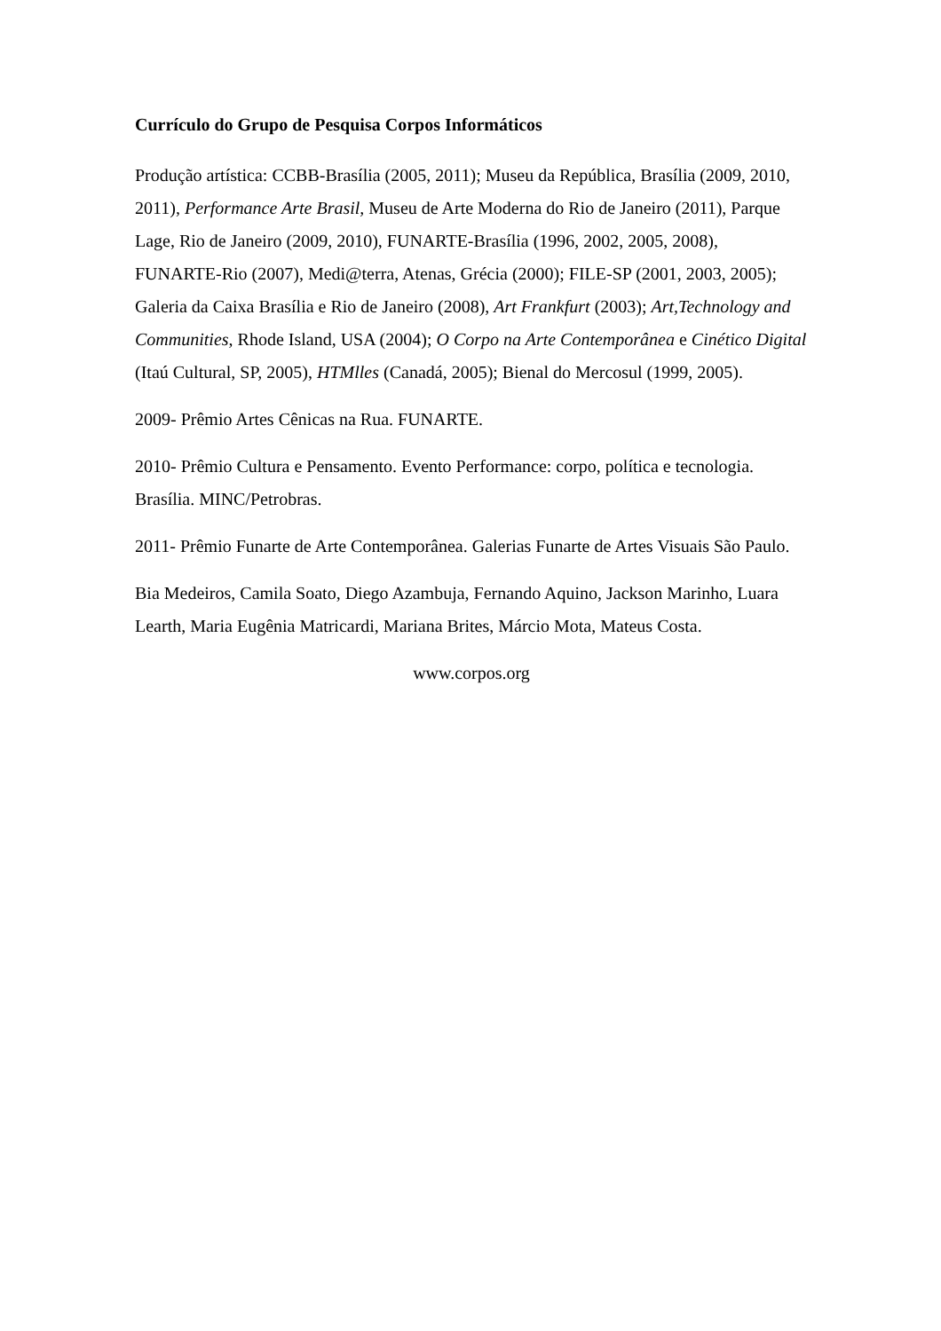Currículo do Grupo de Pesquisa Corpos Informáticos
Produção artística: CCBB-Brasília (2005, 2011); Museu da República, Brasília (2009, 2010, 2011), Performance Arte Brasil, Museu de Arte Moderna do Rio de Janeiro (2011), Parque Lage, Rio de Janeiro (2009, 2010), FUNARTE-Brasília (1996, 2002, 2005, 2008), FUNARTE-Rio (2007), Medi@terra, Atenas, Grécia (2000); FILE-SP (2001, 2003, 2005); Galeria da Caixa Brasília e Rio de Janeiro (2008), Art Frankfurt (2003); Art,Technology and Communities, Rhode Island, USA (2004); O Corpo na Arte Contemporânea e Cinético Digital (Itaú Cultural, SP, 2005), HTMlles (Canadá, 2005); Bienal do Mercosul (1999, 2005).
2009- Prêmio Artes Cênicas na Rua. FUNARTE.
2010- Prêmio Cultura e Pensamento. Evento Performance: corpo, política e tecnologia. Brasília. MINC/Petrobras.
2011- Prêmio Funarte de Arte Contemporânea. Galerias Funarte de Artes Visuais São Paulo.
Bia Medeiros, Camila Soato, Diego Azambuja, Fernando Aquino, Jackson Marinho, Luara Learth, Maria Eugênia Matricardi, Mariana Brites, Márcio Mota, Mateus Costa.
www.corpos.org